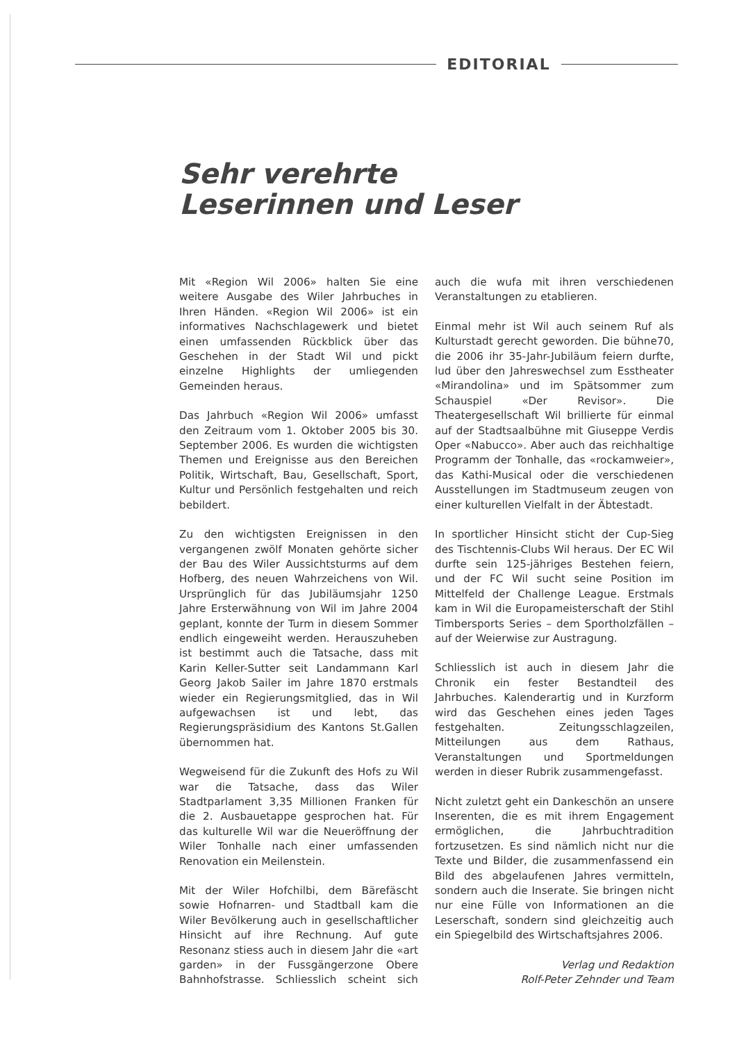EDITORIAL
Sehr verehrte
Leserinnen und Leser
Mit «Region Wil 2006» halten Sie eine weitere Ausgabe des Wiler Jahrbuches in Ihren Händen. «Region Wil 2006» ist ein informatives Nachschlagewerk und bietet einen umfassenden Rückblick über das Geschehen in der Stadt Wil und pickt einzelne Highlights der umliegenden Gemeinden heraus.
Das Jahrbuch «Region Wil 2006» umfasst den Zeitraum vom 1. Oktober 2005 bis 30. September 2006. Es wurden die wichtigsten Themen und Ereignisse aus den Bereichen Politik, Wirtschaft, Bau, Gesellschaft, Sport, Kultur und Persönlich festgehalten und reich bebildert.
Zu den wichtigsten Ereignissen in den vergangenen zwölf Monaten gehörte sicher der Bau des Wiler Aussichtsturms auf dem Hofberg, des neuen Wahrzeichens von Wil. Ursprünglich für das Jubiläumsjahr 1250 Jahre Ersterwähnung von Wil im Jahre 2004 geplant, konnte der Turm in diesem Sommer endlich eingeweiht werden. Herauszuheben ist bestimmt auch die Tatsache, dass mit Karin Keller-Sutter seit Landammann Karl Georg Jakob Sailer im Jahre 1870 erstmals wieder ein Regierungsmitglied, das in Wil aufgewachsen ist und lebt, das Regierungspräsidium des Kantons St.Gallen übernommen hat.
Wegweisend für die Zukunft des Hofs zu Wil war die Tatsache, dass das Wiler Stadtparlament 3,35 Millionen Franken für die 2. Ausbauetappe gesprochen hat. Für das kulturelle Wil war die Neueröffnung der Wiler Tonhalle nach einer umfassenden Renovation ein Meilenstein.
Mit der Wiler Hofchilbi, dem Bärefäscht sowie Hofnarren- und Stadtball kam die Wiler Bevölkerung auch in gesellschaftlicher Hinsicht auf ihre Rechnung. Auf gute Resonanz stiess auch in diesem Jahr die «art garden» in der Fussgängerzone Obere Bahnhofstrasse. Schliesslich scheint sich auch die wufa mit ihren verschiedenen Veranstaltungen zu etablieren.
Einmal mehr ist Wil auch seinem Ruf als Kulturstadt gerecht geworden. Die bühne70, die 2006 ihr 35-Jahr-Jubiläum feiern durfte, lud über den Jahreswechsel zum Esstheater «Mirandolina» und im Spätsommer zum Schauspiel «Der Revisor». Die Theatergesellschaft Wil brillierte für einmal auf der Stadtsaalbühne mit Giuseppe Verdis Oper «Nabucco». Aber auch das reichhaltige Programm der Tonhalle, das «rockamweier», das Kathi-Musical oder die verschiedenen Ausstellungen im Stadtmuseum zeugen von einer kulturellen Vielfalt in der Äbtestadt.
In sportlicher Hinsicht sticht der Cup-Sieg des Tischtennis-Clubs Wil heraus. Der EC Wil durfte sein 125-jähriges Bestehen feiern, und der FC Wil sucht seine Position im Mittelfeld der Challenge League. Erstmals kam in Wil die Europameisterschaft der Stihl Timbersports Series – dem Sportholzfällen – auf der Weierwise zur Austragung.
Schliesslich ist auch in diesem Jahr die Chronik ein fester Bestandteil des Jahrbuches. Kalenderartig und in Kurzform wird das Geschehen eines jeden Tages festgehalten. Zeitungsschlagzeilen, Mitteilungen aus dem Rathaus, Veranstaltungen und Sportmeldungen werden in dieser Rubrik zusammengefasst.
Nicht zuletzt geht ein Dankeschön an unsere Inserenten, die es mit ihrem Engagement ermöglichen, die Jahrbuchtradition fortzusetzen. Es sind nämlich nicht nur die Texte und Bilder, die zusammenfassend ein Bild des abgelaufenen Jahres vermitteln, sondern auch die Inserate. Sie bringen nicht nur eine Fülle von Informationen an die Leserschaft, sondern sind gleichzeitig auch ein Spiegelbild des Wirtschaftsjahres 2006.
Verlag und Redaktion
Rolf-Peter Zehnder und Team